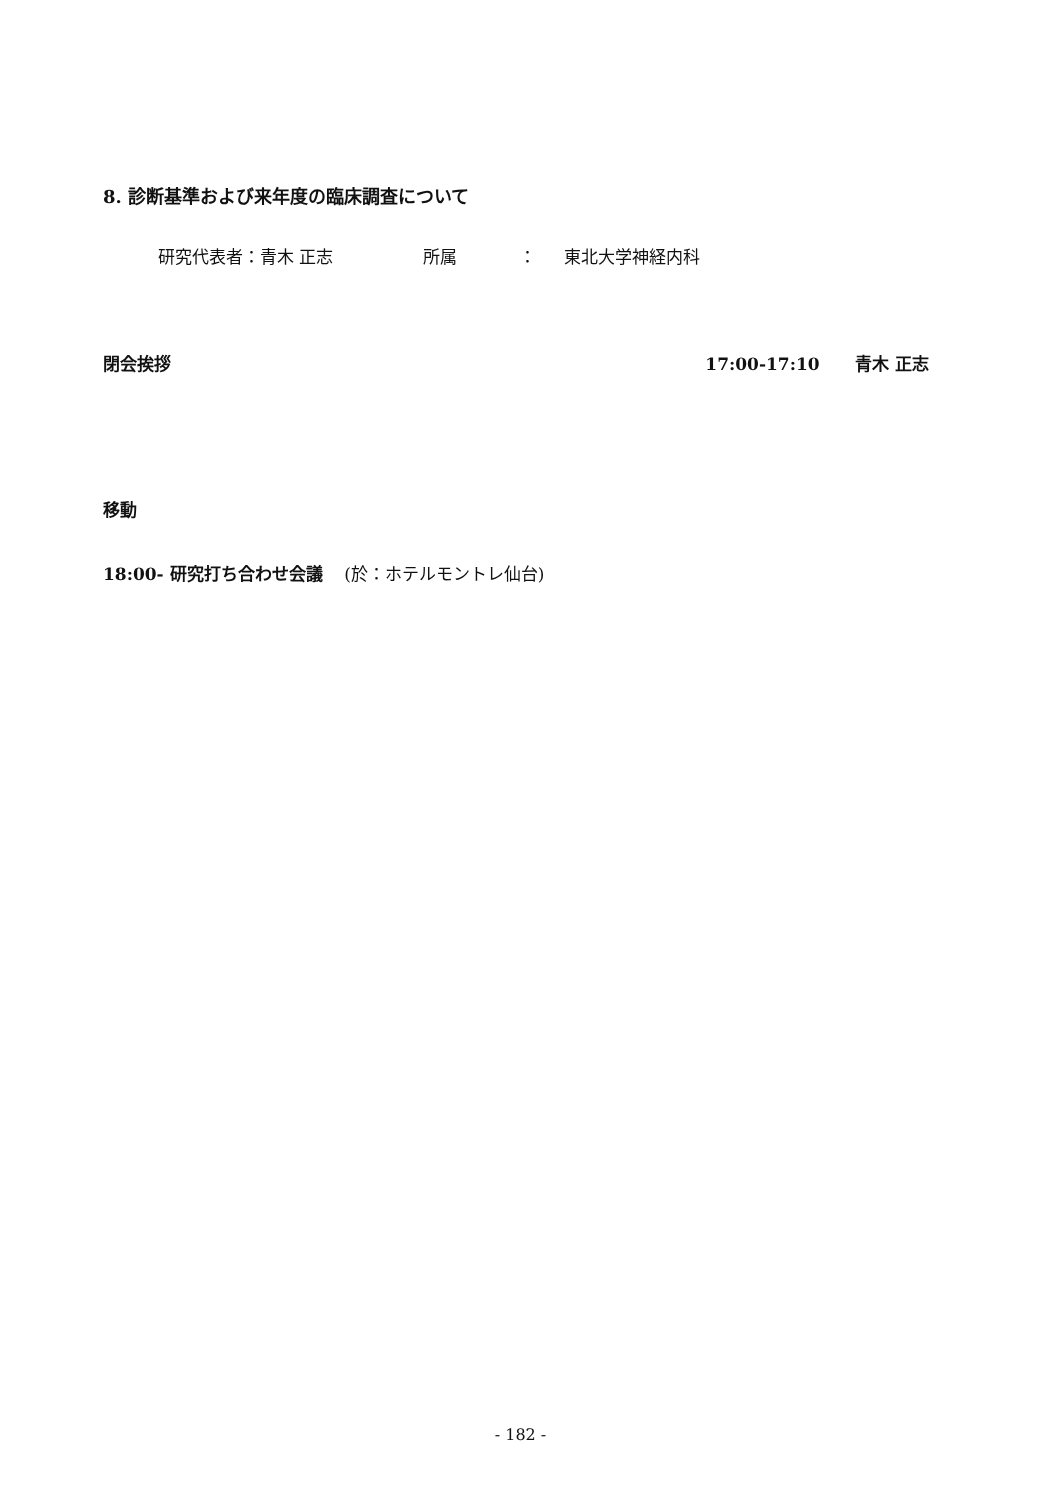8. 診断基準および来年度の臨床調査について
研究代表者：青木 正志 所属 ： 東北大学神経内科
閉会挨拶 17:00-17:10 青木 正志
移動
18:00- 研究打ち合わせ会議 (於：ホテルモントレ仙台)
- 182 -